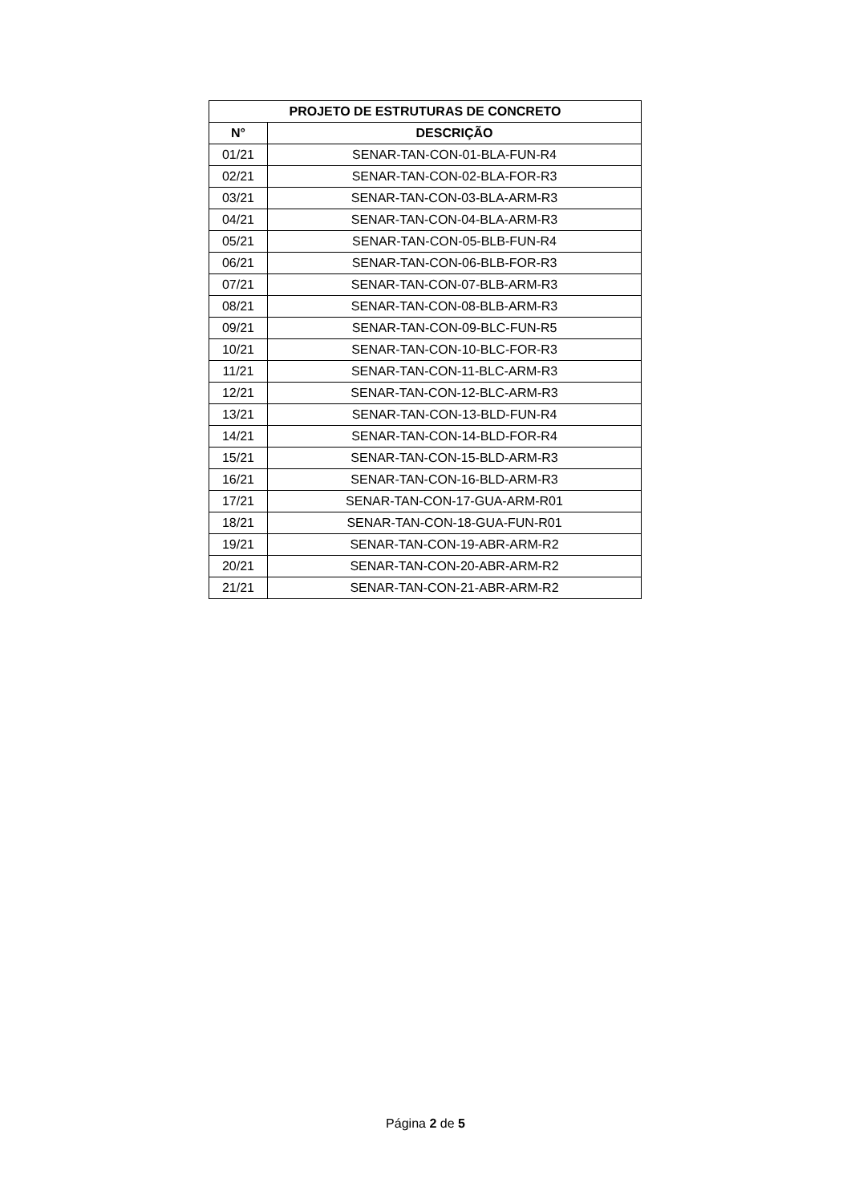| PROJETO DE ESTRUTURAS DE CONCRETO | |
| --- | --- |
| N° | DESCRIÇÃO |
| 01/21 | SENAR-TAN-CON-01-BLA-FUN-R4 |
| 02/21 | SENAR-TAN-CON-02-BLA-FOR-R3 |
| 03/21 | SENAR-TAN-CON-03-BLA-ARM-R3 |
| 04/21 | SENAR-TAN-CON-04-BLA-ARM-R3 |
| 05/21 | SENAR-TAN-CON-05-BLB-FUN-R4 |
| 06/21 | SENAR-TAN-CON-06-BLB-FOR-R3 |
| 07/21 | SENAR-TAN-CON-07-BLB-ARM-R3 |
| 08/21 | SENAR-TAN-CON-08-BLB-ARM-R3 |
| 09/21 | SENAR-TAN-CON-09-BLC-FUN-R5 |
| 10/21 | SENAR-TAN-CON-10-BLC-FOR-R3 |
| 11/21 | SENAR-TAN-CON-11-BLC-ARM-R3 |
| 12/21 | SENAR-TAN-CON-12-BLC-ARM-R3 |
| 13/21 | SENAR-TAN-CON-13-BLD-FUN-R4 |
| 14/21 | SENAR-TAN-CON-14-BLD-FOR-R4 |
| 15/21 | SENAR-TAN-CON-15-BLD-ARM-R3 |
| 16/21 | SENAR-TAN-CON-16-BLD-ARM-R3 |
| 17/21 | SENAR-TAN-CON-17-GUA-ARM-R01 |
| 18/21 | SENAR-TAN-CON-18-GUA-FUN-R01 |
| 19/21 | SENAR-TAN-CON-19-ABR-ARM-R2 |
| 20/21 | SENAR-TAN-CON-20-ABR-ARM-R2 |
| 21/21 | SENAR-TAN-CON-21-ABR-ARM-R2 |
Página 2 de 5